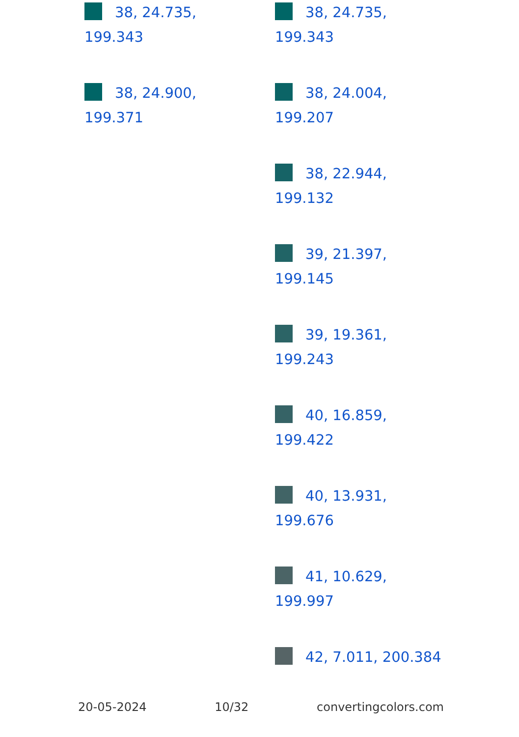38, 24.735, 199.343
38, 24.900, 199.371
38, 24.735, 199.343
38, 24.004, 199.207
38, 22.944, 199.132
39, 21.397, 199.145
39, 19.361, 199.243
40, 16.859, 199.422
40, 13.931, 199.676
41, 10.629, 199.997
42, 7.011, 200.384
20-05-2024 10/32 convertingcolors.com